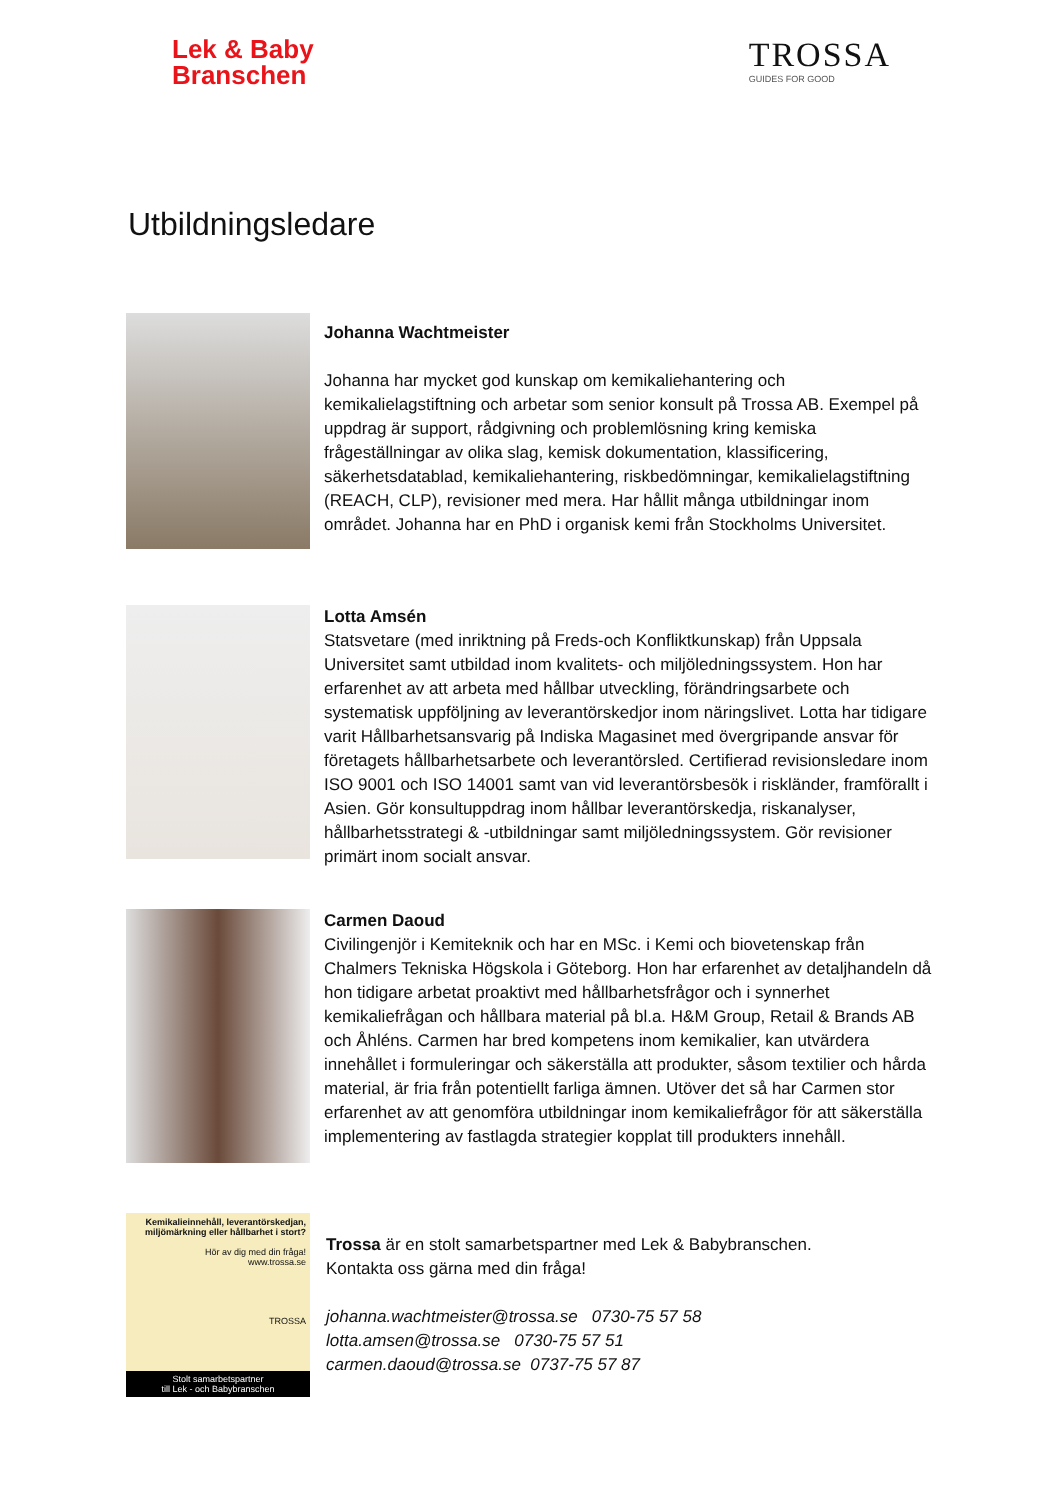Lek & Baby
Branschen
TROSSA
GUIDES FOR GOOD
Utbildningsledare
Johanna Wachtmeister
Johanna har mycket god kunskap om kemikaliehantering och kemikalielagstiftning och arbetar som senior konsult på Trossa AB. Exempel på uppdrag är support, rådgivning och problemlösning kring kemiska frågeställningar av olika slag, kemisk dokumentation, klassificering, säkerhetsdatablad, kemikaliehantering, riskbedömningar, kemikalielagstiftning (REACH, CLP), revisioner med mera. Har hållit många utbildningar inom området. Johanna har en PhD i organisk kemi från Stockholms Universitet.
Lotta Amsén
Statsvetare (med inriktning på Freds-och Konfliktkunskap) från Uppsala Universitet samt utbildad inom kvalitets- och miljöledningssystem. Hon har erfarenhet av att arbeta med hållbar utveckling, förändringsarbete och systematisk uppföljning av leverantörskedjor inom näringslivet. Lotta har tidigare varit Hållbarhetsansvarig på Indiska Magasinet med övergripande ansvar för företagets hållbarhetsarbete och leverantörsled. Certifierad revisionsledare inom ISO 9001 och ISO 14001 samt van vid leverantörsbesök i riskländer, framförallt i Asien. Gör konsultuppdrag inom hållbar leverantörskedja, riskanalyser, hållbarhetsstrategi & -utbildningar samt miljöledningssystem. Gör revisioner primärt inom socialt ansvar.
Carmen Daoud
Civilingenjör i Kemiteknik och har en MSc. i Kemi och biovetenskap från Chalmers Tekniska Högskola i Göteborg. Hon har erfarenhet av detaljhandeln då hon tidigare arbetat proaktivt med hållbarhetsfrågor och i synnerhet kemikaliefrågan och hållbara material på bl.a. H&M Group, Retail & Brands AB och Åhléns. Carmen har bred kompetens inom kemikalier, kan utvärdera innehållet i formuleringar och säkerställa att produkter, såsom textilier och hårda material, är fria från potentiellt farliga ämnen. Utöver det så har Carmen stor erfarenhet av att genomföra utbildningar inom kemikaliefrågor för att säkerställa implementering av fastlagda strategier kopplat till produkters innehåll.
Kemikalieinnehåll, leverantörskedjan, miljömärkning eller hållbarhet i stort?
Hör av dig med din fråga!
www.trossa.se
TROSSA
Stolt samarbetspartner
till Lek - och Babybranschen
Trossa är en stolt samarbetspartner med Lek & Babybranschen.
Kontakta oss gärna med din fråga!
johanna.wachtmeister@trossa.se 0730-75 57 58
lotta.amsen@trossa.se 0730-75 57 51
carmen.daoud@trossa.se 0737-75 57 87